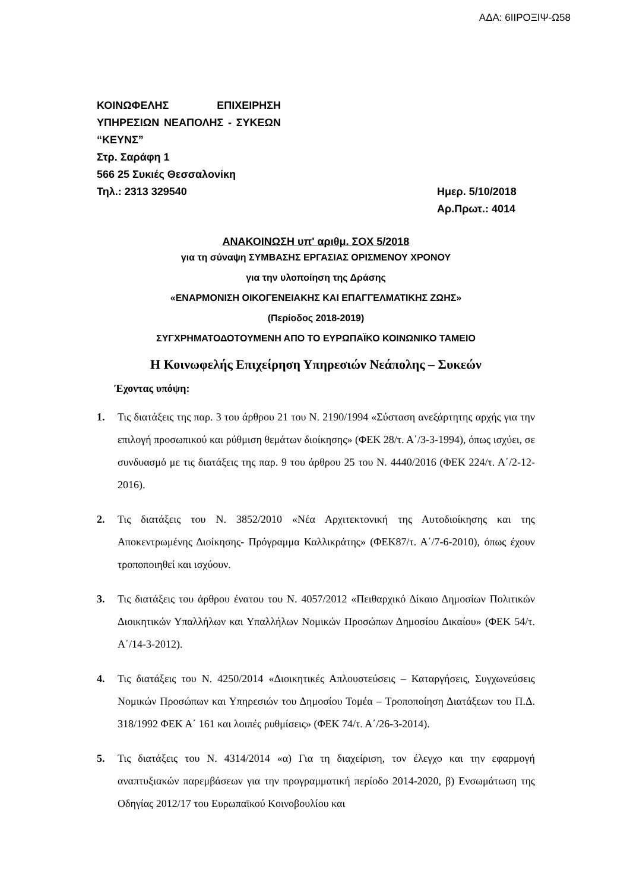ΑΔΑ: 6ΙΙΡΟΞΙΨ-Ω58
ΚΟΙΝΩΦΕΛΗΣ ΕΠΙΧΕΙΡΗΣΗ ΥΠΗΡΕΣΙΩΝ ΝΕΑΠΟΛΗΣ - ΣΥΚΕΩΝ “ΚΕΥΝΣ”
Στρ. Σαράφη 1
566 25 Συκιές Θεσσαλονίκη
Τηλ.: 2313 329540 Ημερ. 5/10/2018
Αρ.Πρωτ.: 4014
ΑΝΑΚΟΙΝΩΣΗ υπ' αριθμ. ΣΟΧ 5/2018
για τη σύναψη ΣΥΜΒΑΣΗΣ ΕΡΓΑΣΙΑΣ ΟΡΙΣΜΕΝΟΥ ΧΡΟΝΟΥ
για την υλοποίηση της Δράσης
«ΕΝΑΡΜΟΝΙΣΗ ΟΙΚΟΓΕΝΕΙΑΚΗΣ ΚΑΙ ΕΠΑΓΓΕΛΜΑΤΙΚΗΣ ΖΩΗΣ»
(Περίοδος 2018-2019)
ΣΥΓΧΡΗΜΑΤΟΔΟΤΟΥΜΕΝΗ ΑΠΟ ΤΟ ΕΥΡΩΠΑΪΚΟ ΚΟΙΝΩΝΙΚΟ ΤΑΜΕΙΟ
Η Κοινωφελής Επιχείρηση Υπηρεσιών Νεάπολης – Συκεών
Έχοντας υπόψη:
1. Τις διατάξεις της παρ. 3 του άρθρου 21 του Ν. 2190/1994 «Σύσταση ανεξάρτητης αρχής για την επιλογή προσωπικού και ρύθμιση θεμάτων διοίκησης» (ΦΕΚ 28/τ. Α΄/3-3-1994), όπως ισχύει, σε συνδυασμό με τις διατάξεις της παρ. 9 του άρθρου 25 του Ν. 4440/2016 (ΦΕΚ 224/τ. Α΄/2-12-2016).
2. Τις διατάξεις του Ν. 3852/2010 «Νέα Αρχιτεκτονική της Αυτοδιοίκησης και της Αποκεντρωμένης Διοίκησης- Πρόγραμμα Καλλικράτης» (ΦΕΚ87/τ. Α΄/7-6-2010), όπως έχουν τροποποιηθεί και ισχύουν.
3. Τις διατάξεις του άρθρου ένατου του Ν. 4057/2012 «Πειθαρχικό Δίκαιο Δημοσίων Πολιτικών Διοικητικών Υπαλλήλων και Υπαλλήλων Νομικών Προσώπων Δημοσίου Δικαίου» (ΦΕΚ 54/τ. Α΄/14-3-2012).
4. Τις διατάξεις του Ν. 4250/2014 «Διοικητικές Απλουστεύσεις – Καταργήσεις, Συγχωνεύσεις Νομικών Προσώπων και Υπηρεσιών του Δημοσίου Τομέα – Τροποποίηση Διατάξεων του Π.Δ. 318/1992 ΦΕΚ Α΄ 161 και λοιπές ρυθμίσεις» (ΦΕΚ 74/τ. Α΄/26-3-2014).
5. Τις διατάξεις του Ν. 4314/2014 «α) Για τη διαχείριση, τον έλεγχο και την εφαρμογή αναπτυξιακών παρεμβάσεων για την προγραμματική περίοδο 2014-2020, β) Ενσωμάτωση της Οδηγίας 2012/17 του Ευρωπαϊκού Κοινοβουλίου και